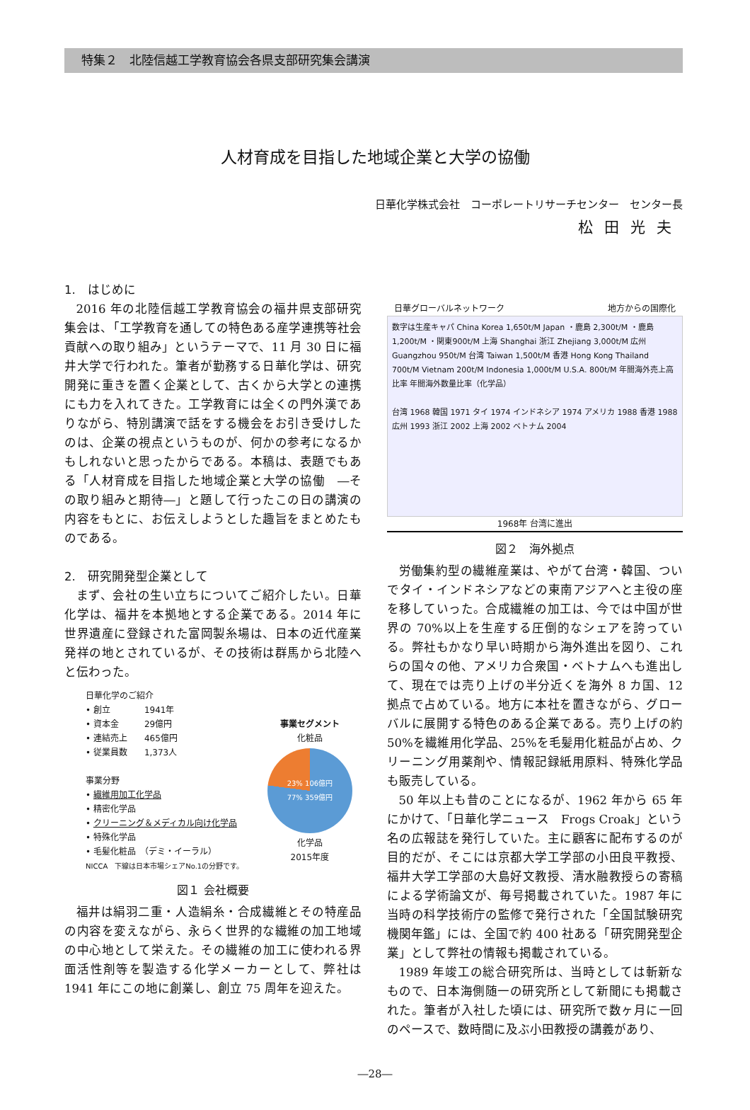特集２　北陸信越工学教育協会各県支部研究集会講演
人材育成を目指した地域企業と大学の協働
日華化学株式会社　コーポレートリサーチセンター　センター長
松田光夫
1.　はじめに
2016 年の北陸信越工学教育協会の福井県支部研究集会は、「工学教育を通しての特色ある産学連携等社会貢献への取り組み」というテーマで、11 月 30 日に福井大学で行われた。筆者が勤務する日華化学は、研究開発に重きを置く企業として、古くから大学との連携にも力を入れてきた。工学教育には全くの門外漢でありながら、特別講演で話をする機会をお引き受けしたのは、企業の視点というものが、何かの参考になるかもしれないと思ったからである。本稿は、表題でもある「人材育成を目指した地域企業と大学の協働　―その取り組みと期待―」と題して行ったこの日の講演の内容をもとに、お伝えしようとした趣旨をまとめたものである。
2.　研究開発型企業として
まず、会社の生い立ちについてご紹介したい。日華化学は、福井を本拠地とする企業である。2014 年に世界遺産に登録された富岡製糸場は、日本の近代産業発祥の地とされているが、その技術は群馬から北陸へと伝わった。
日華化学のご紹介
• 創立　　　　1941年
• 資本金　　　29億円
• 連結売上　　465億円
• 従業員数　　1,373人
事業分野
• 繊維用加工化学品
• 精密化学品
• クリーニング＆メディカル向け化学品
• 特殊化学品
• 毛髪化粧品　（デミ・イーラル）
NICCA　下線は日本市場シェアNo.1の分野です。
事業セグメント
化粧品
23% 106億円
77% 359億円
化学品
2015年度
図１ 会社概要
福井は絹羽二重・人造絹糸・合成繊維とその特産品の内容を変えながら、永らく世界的な繊維の加工地域の中心地として栄えた。その繊維の加工に使われる界面活性剤等を製造する化学メーカーとして、弊社は 1941 年にこの地に創業し、創立 75 周年を迎えた。
日華グローバルネットワーク 地方からの国際化
数字は生産キャパ China Korea 1,650t/M Japan ・鹿島 2,300t/M ・鹿島1,200t/M ・関東900t/M 上海 Shanghai 浙江 Zhejiang 3,000t/M 広州 Guangzhou 950t/M 台湾 Taiwan 1,500t/M 香港 Hong Kong Thailand 700t/M Vietnam 200t/M Indonesia 1,000t/M U.S.A. 800t/M 年間海外売上高比率 年間海外数量比率（化学品）
台湾 1968 韓国 1971 タイ 1974 インドネシア 1974 アメリカ 1988 香港 1988 広州 1993 浙江 2002 上海 2002 ベトナム 2004
1968年 台湾に進出
図２　海外拠点
労働集約型の繊維産業は、やがて台湾・韓国、ついでタイ・インドネシアなどの東南アジアへと主役の座を移していった。合成繊維の加工は、今では中国が世界の 70%以上を生産する圧倒的なシェアを誇っている。弊社もかなり早い時期から海外進出を図り、これらの国々の他、アメリカ合衆国・ベトナムへも進出して、現在では売り上げの半分近くを海外 8 カ国、12 拠点で占めている。地方に本社を置きながら、グローバルに展開する特色のある企業である。売り上げの約 50%を繊維用化学品、25%を毛髪用化粧品が占め、クリーニング用薬剤や、情報記録紙用原料、特殊化学品も販売している。
50 年以上も昔のことになるが、1962 年から 65 年にかけて、「日華化学ニュース　Frogs Croak」という名の広報誌を発行していた。主に顧客に配布するのが目的だが、そこには京都大学工学部の小田良平教授、福井大学工学部の大島好文教授、清水融教授らの寄稿による学術論文が、毎号掲載されていた。1987 年に当時の科学技術庁の監修で発行された「全国試験研究機関年鑑」には、全国で約 400 社ある「研究開発型企業」として弊社の情報も掲載されている。
1989 年竣工の総合研究所は、当時としては斬新なもので、日本海側随一の研究所として新聞にも掲載された。筆者が入社した頃には、研究所で数ヶ月に一回のペースで、数時間に及ぶ小田教授の講義があり、
―28―